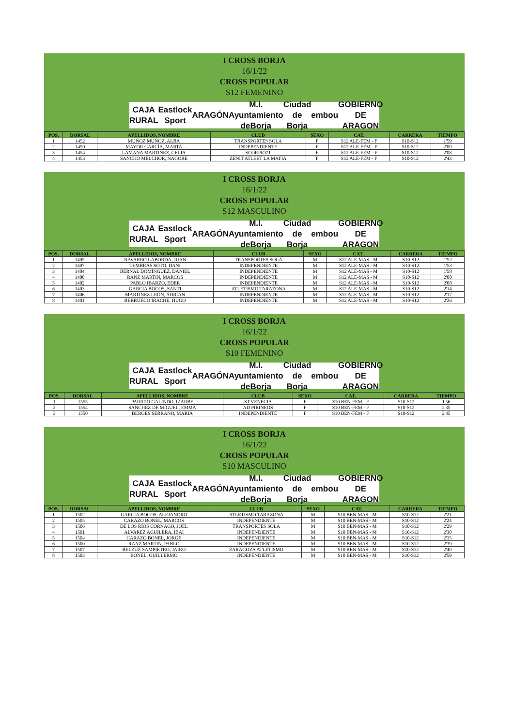I CROSS BORJA
16/1/22
CROSS POPULAR
S12 FEMENINO
CAJA RURAL Eastlock Sport ARAGÓN M.I. Ayuntamiento deBorja Ciudad de Borja embou GOBIERNO DE ARAGON
| POS. | DORSAL | APELLIDOS, NOMBRE | CLUB | SEXO | CAT. | CARRERA | TIEMPO |
| --- | --- | --- | --- | --- | --- | --- | --- |
| 1 | 1452 | MUÑOZ MUÑOZ, ALBA | TRANSPORTES SOLA | F | S12 ALE-FEM - F | S10-S12 | 1'59 |
| 2 | 1450 | MAYOR GARCÍA, MARTA | INDEPENDIENTE | F | S12 ALE-FEM - F | S10-S12 | 2'00 |
| 3 | 1454 | LAMANA MARTINEZ, CELIA | SCORPIO71 | F | S12 ALE-FEM - F | S10-S12 | 2'08 |
| 4 | 1453 | SANCHO MELCHOR, NAGORE | ZENIT ATLEET LA MAFIA | F | S12 ALE-FEM - F | S10-S12 | 2'43 |
I CROSS BORJA
16/1/22
CROSS POPULAR
S12 MASCULINO
CAJA RURAL Eastlock Sport ARAGÓN M.I. Ayuntamiento deBorja Ciudad de Borja embou GOBIERNO DE ARAGON
| POS. | DORSAL | APELLIDOS, NOMBRE | CLUB | SEXO | CAT. | CARRERA | TIEMPO |
| --- | --- | --- | --- | --- | --- | --- | --- |
| 1 | 1405 | NAVARRO LABORDA, JUAN | TRANSPORTES SOLA | M | S12 ALE-MAS - M | S10-S12 | 1'52 |
| 2 | 1407 | TEMBRAS SOTO, DANI | INDEPENDIENTE | M | S12 ALE-MAS - M | S10-S12 | 1'53 |
| 3 | 1404 | BERNAL DOMÍNGUEZ, DANIEL | INDEPENDIENTE | M | S12 ALE-MAS - M | S10-S12 | 1'58 |
| 4 | 1400 | RANZ MARTIN, MARCOS | INDEPENDIENTE | M | S12 ALE-MAS - M | S10-S12 | 2'00 |
| 5 | 1402 | PABLO IBARZO, EDER | INDEPENDIENTE | M | S12 ALE-MAS - M | S10-S12 | 2'08 |
| 6 | 1403 | GARCIA BOCOS, SANTI | ATLETISMO TARAZONA | M | S12 ALE-MAS - M | S10-S12 | 2'14 |
| 7 | 1406 | MARTINEZ LEON, ADRIAN | INDEPENDIENTE | M | S12 ALE-MAS - M | S10-S12 | 2'17 |
| 8 | 1401 | BERRUECO IRACHE, HUGO | INDEPENDIENTE | M | S12 ALE-MAS - M | S10-S12 | 2'26 |
I CROSS BORJA
16/1/22
CROSS POPULAR
S10 FEMENINO
CAJA RURAL Eastlock Sport ARAGÓN M.I. Ayuntamiento deBorja Ciudad de Borja embou GOBIERNO DE ARAGON
| POS. | DORSAL | APELLIDOS, NOMBRE | CLUB | SEXO | CAT. | CARRERA | TIEMPO |
| --- | --- | --- | --- | --- | --- | --- | --- |
| 1 | 1555 | PARICIO GALINDO, IZARBE | ST.VENECIA | F | S10 BEN-FEM - F | S10-S12 | 1'56 |
| 2 | 1554 | SANCHEZ DE MIGUEL, EMMA | AD PIRINEOS | F | S10 BEN-FEM - F | S10-S12 | 2'35 |
| 3 | 1550 | BERGES SERRANO, MARIA | INDEPENDIENTE | F | S10 BEN-FEM - F | S10-S12 | 2'45 |
I CROSS BORJA
16/1/22
CROSS POPULAR
S10 MASCULINO
CAJA RURAL Eastlock Sport ARAGÓN M.I. Ayuntamiento deBorja Ciudad de Borja embou GOBIERNO DE ARAGON
| POS. | DORSAL | APELLIDOS, NOMBRE | CLUB | SEXO | CAT. | CARRERA | TIEMPO |
| --- | --- | --- | --- | --- | --- | --- | --- |
| 1 | 1502 | GARCÍA BOCOS, ALEJANDRO | ATLETISMO TARAZONA | M | S10 BEN-MAS - M | S10-S12 | 2'21 |
| 2 | 1505 | CARAZO BONEL, MARCOS | INDEPENDIENTE | M | S10 BEN-MAS - M | S10-S12 | 2'24 |
| 3 | 1506 | DE LOS RÍOS CORNAGO, JOEL | TRANSPORTES SOLA | M | S10 BEN-MAS - M | S10-S12 | 2'29 |
| 4 | 1501 | ALVAREZ AGUILERA, IBAI | INDEPENDIENTE | M | S10 BEN-MAS - M | S10-S12 | 2'30 |
| 5 | 1504 | CARAZO BONEL, JORGE | INDEPENDIENTE | M | S10 BEN-MAS - M | S10-S12 | 2'35 |
| 6 | 1500 | RANZ MARTIN, PABLO | INDEPENDIENTE | M | S10 BEN-MAS - M | S10-S12 | 2'39 |
| 7 | 1507 | BELZUZ SAMPIETRO, JAIRO | ZARAGOZA ATLETISMO | M | S10 BEN-MAS - M | S10-S12 | 2'40 |
| 8 | 1503 | BONEL, GUILLERMO | INDEPENDIENTE | M | S10 BEN-MAS - M | S10-S12 | 2'59 |